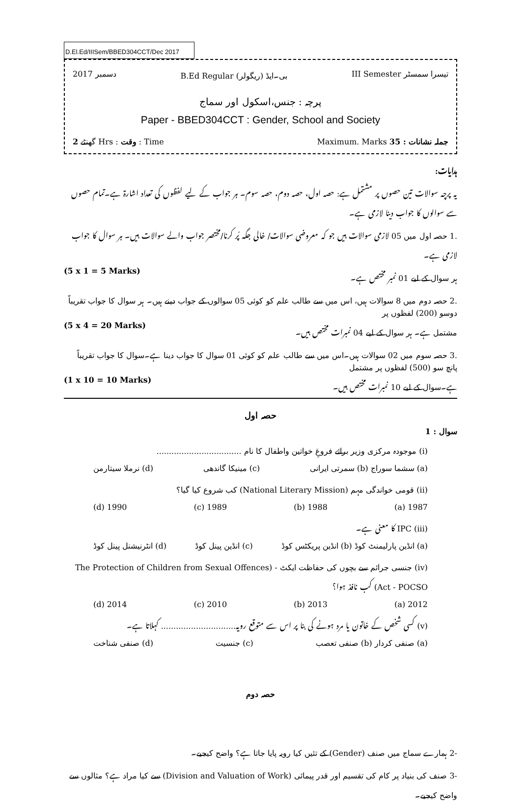D.El.Ed/IIISem/BBED304CCT/Dec 2017
2017 دسمبر B.Ed Regular (ریگولر) بی۔ایڈ III Semester تیسرا سمسٹر
پرچہ : جنس،اسکول اور سماج
Paper - BBED304CCT : Gender, School and Society
گھنٹے 2 Hrs : وقت : Time Maximum. Marks 35 : جملہ نشانات
ہدایات:
یہ پرچہ سوالات تین حصوں پر مشتمل ہے: حصہ اول، حصہ دوم، حصہ سوم۔ ہر جواب کے لیے لفظوں کی تعداد اشارۃ ہے۔تمام حصوں سے سوالوں کا جواب دینا لازمی ہے۔
.1 حصہ اول میں 05 لازمی سوالات ہیں جو کہ معروضی سوالات/ خالی جگہ پُر کرنا/مختصر جواب والے سوالات ہیں۔ ہر سوال کا جواب لازمی ہے۔
ہر سوال کے لیے 01 نمبر مختص ہے۔ (5 x 1 = 5 Marks)
.2 حصہ دوم میں 8 سوالات ہیں، اس میں سے طالب علم کو کوئی 05 سوالوں کے جواب دینے ہیں۔ ہر سوال کا جواب تقریباً دوسو (200) لفظوں پر
مشتمل ہے۔ ہر سوال کے لیے 04 نمبرات مختص ہیں۔ (5 x 4 = 20 Marks)
.3 حصہ سوم میں 02 سوالات ہیں۔اس میں سے طالب علم کو کوئی 01 سوال کا جواب دینا ہے۔سوال کا جواب تقریباً پانچ سو (500) لفظوں پر مشتمل
ہے۔سوال کے لیے 10 نمبرات مختص ہیں۔ (1 x 10 = 10 Marks)
حصہ اول
سوال : 1
(i) موجودہ مرکزی وزیر برائے فروغِ خواتین واطفال کا نام ..................................
(a) سشما سوراج (b) سمرتی ایرانی (c) مینیکا گاندھی (d) نرملا سیتارمن
(ii) قومی خواندگی مہم (National Literary Mission) کب شروع کیا گیا؟
1987 (a) 1988 (b) 1989 (c) 1990 (d)
(iii) IPC کا معنی ہے۔
(a) انڈین پارلیمنٹ کوڈ (b) انڈین پریکٹس کوڈ (c) انڈین پینل کوڈ (d) انٹرنیشنل پینل کوڈ
(iv) جنسی جرائم سے بچوں کی حفاظت ایکٹ - (The Protection of Children from Sexual Offences Act - POCSO) کب نافذ ہوا؟
2012 (a) 2013 (b) 2010 (c) 2014 (d)
(v) کسی شخص کے خاتون یا مرد ہونے کی بنا پر اس سے متوقع رویہ.............................. کہلاتا ہے۔
(a) صنفی کردار (b) صنفی تعصب (c) جنسیت (d) صنفی شناخت
حصہ دوم
-2 ہمارے سماج میں صنف (Gender) کے تئیں کیا رویہ پایا جاتا ہے؟ واضح کیجیے۔
-3 صنف کی بنیاد پر کام کی تقسیم اور قدر پیمائی (Division and Valuation of Work) سے کیا مراد ہے؟ مثالوں سے واضح کیجیے۔